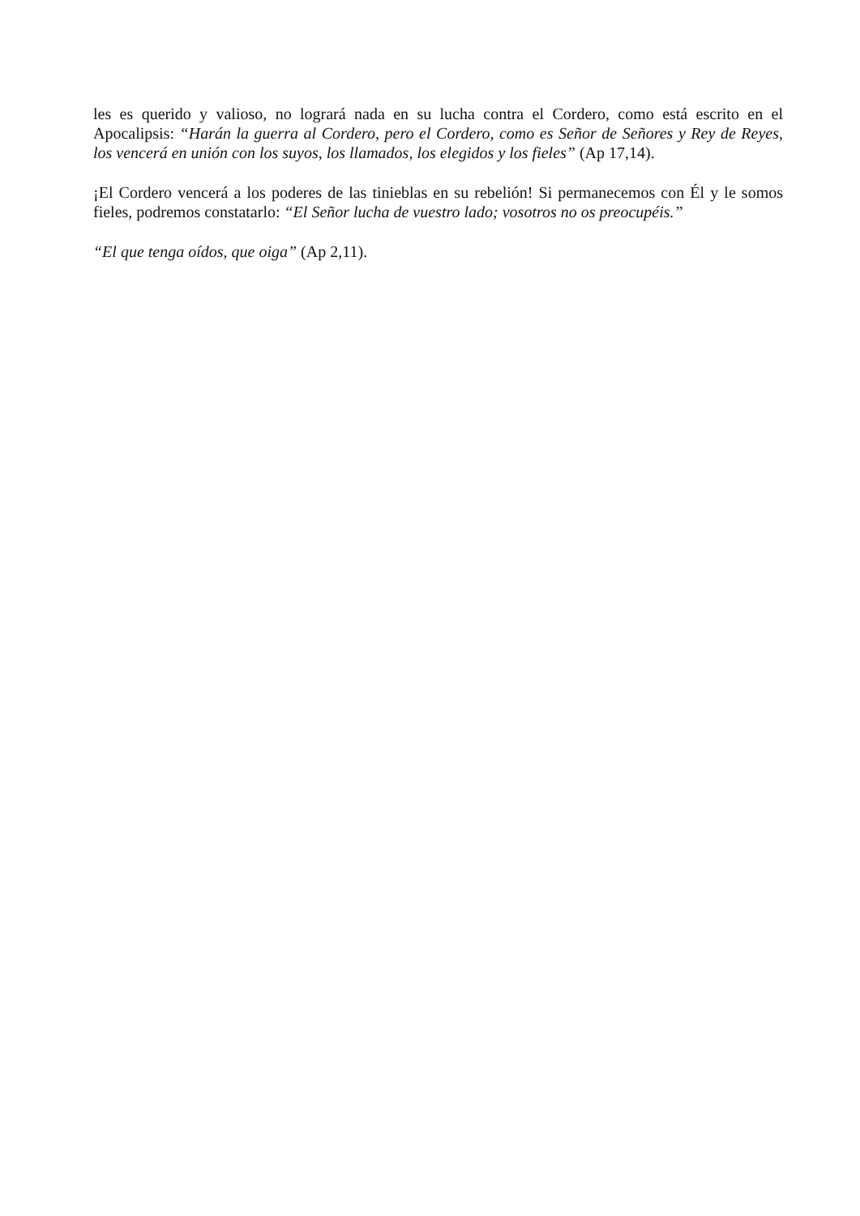les es querido y valioso, no logrará nada en su lucha contra el Cordero, como está escrito en el Apocalipsis: “Harán la guerra al Cordero, pero el Cordero, como es Señor de Señores y Rey de Reyes, los vencerá en unión con los suyos, los llamados, los elegidos y los fieles” (Ap 17,14).
¡El Cordero vencerá a los poderes de las tinieblas en su rebelión! Si permanecemos con Él y le somos fieles, podremos constatarlo: “El Señor lucha de vuestro lado; vosotros no os preocupéis.”
“El que tenga oídos, que oiga” (Ap 2,11).